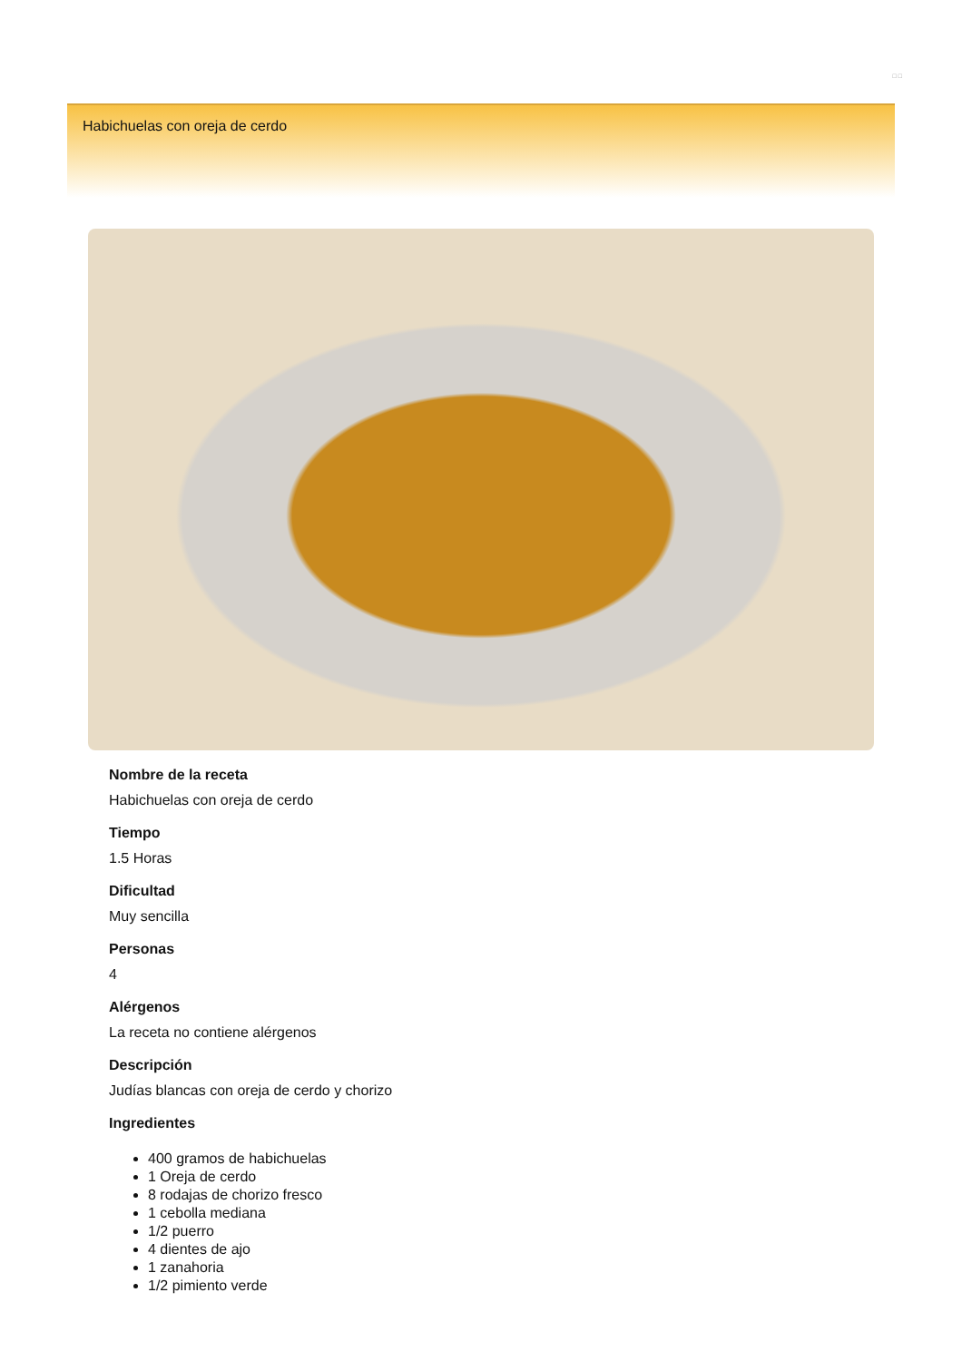□ □
Habichuelas con oreja de cerdo
Nombre de la receta
Habichuelas con oreja de cerdo
Tiempo
1.5 Horas
Dificultad
Muy sencilla
Personas
4
Alérgenos
La receta no contiene alérgenos
Descripción
Judías blancas con oreja de cerdo y chorizo
Ingredientes
400 gramos de habichuelas
1 Oreja de cerdo
8 rodajas de chorizo fresco
1 cebolla mediana
1/2 puerro
4 dientes de ajo
1 zanahoria
1/2 pimiento verde